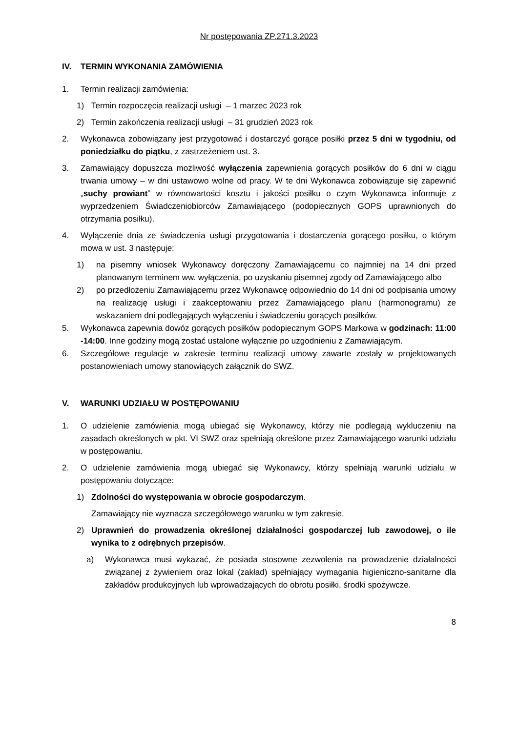Nr postępowania ZP.271.3.2023
IV. TERMIN WYKONANIA ZAMÓWIENIA
1. Termin realizacji zamówienia:
1) Termin rozpoczęcia realizacji usługi – 1 marzec 2023 rok
2) Termin zakończenia realizacji usługi – 31 grudzień 2023 rok
2. Wykonawca zobowiązany jest przygotować i dostarczyć gorące posiłki przez 5 dni w tygodniu, od poniedziałku do piątku, z zastrzeżeniem ust. 3.
3. Zamawiający dopuszcza możliwość wyłączenia zapewnienia gorących posiłków do 6 dni w ciągu trwania umowy – w dni ustawowo wolne od pracy. W te dni Wykonawca zobowiązuje się zapewnić „suchy prowiant” w równowartości kosztu i jakości posiłku o czym Wykonawca informuje z wyprzedzeniem Świadczeniobiorców Zamawiającego (podopiecznych GOPS uprawnionych do otrzymania posiłku).
4. Wyłączenie dnia ze świadczenia usługi przygotowania i dostarczenia gorącego posiłku, o którym mowa w ust. 3 następuje:
1) na pisemny wniosek Wykonawcy doręczony Zamawiającemu co najmniej na 14 dni przed planowanym terminem ww. wyłączenia, po uzyskaniu pisemnej zgody od Zamawiającego albo
2) po przedłożeniu Zamawiającemu przez Wykonawcę odpowiednio do 14 dni od podpisania umowy na realizację usługi i zaakceptowaniu przez Zamawiającego planu (harmonogramu) ze wskazaniem dni podlegających wyłączeniu i świadczeniu gorących posiłków.
5. Wykonawca zapewnia dowóz gorących posiłków podopiecznym GOPS Markowa w godzinach: 11:00 -14:00. Inne godziny mogą zostać ustalone wyłącznie po uzgodnieniu z Zamawiającym.
6. Szczegółowe regulacje w zakresie terminu realizacji umowy zawarte zostały w projektowanych postanowieniach umowy stanowiących załącznik do SWZ.
V. WARUNKI UDZIAŁU W POSTĘPOWANIU
1. O udzielenie zamówienia mogą ubiegać się Wykonawcy, którzy nie podlegają wykluczeniu na zasadach określonych w pkt. VI SWZ oraz spełniają określone przez Zamawiającego warunki udziału w postępowaniu.
2. O udzielenie zamówienia mogą ubiegać się Wykonawcy, którzy spełniają warunki udziału w postępowaniu dotyczące:
1) Zdolności do występowania w obrocie gospodarczym.
Zamawiający nie wyznacza szczegółowego warunku w tym zakresie.
2) Uprawnień do prowadzenia określonej działalności gospodarczej lub zawodowej, o ile wynika to z odrębnych przepisów.
a) Wykonawca musi wykazać, że posiada stosowne zezwolenia na prowadzenie działalności związanej z żywieniem oraz lokal (zakład) spełniający wymagania higieniczno-sanitarne dla zakładów produkcyjnych lub wprowadzających do obrotu posiłki, środki spożywcze.
8